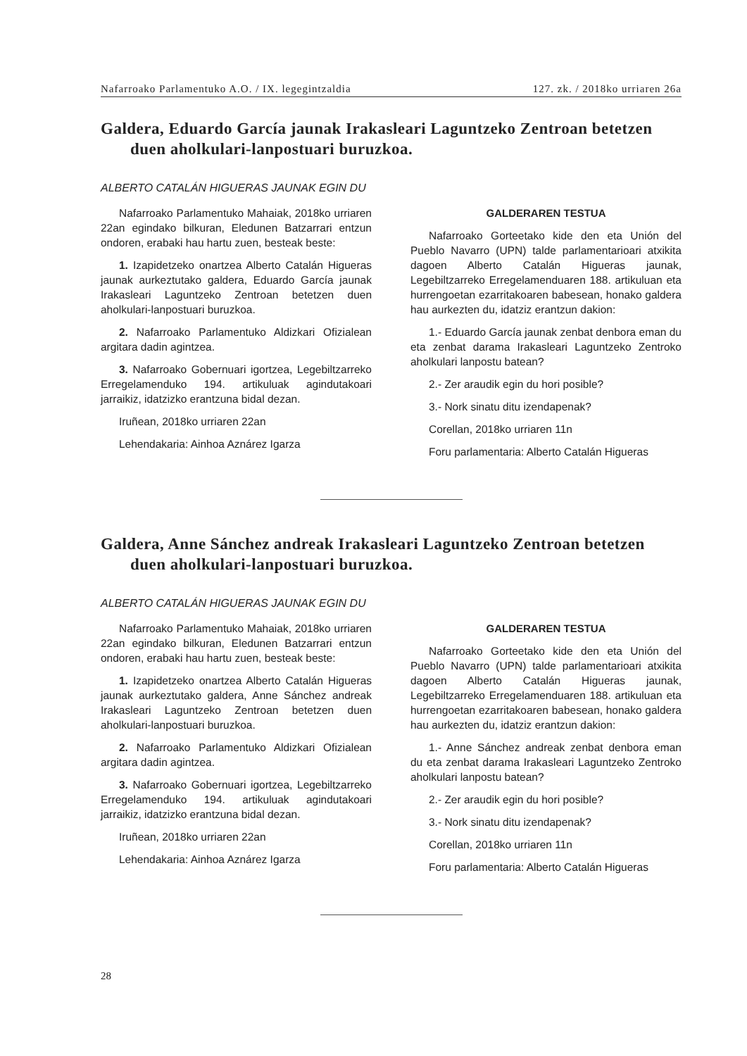Nafarroako Parlamentuko A.O. / IX. legegintzaldia 127. zk. / 2018ko urriaren 26a
Galdera, Eduardo García jaunak Irakasleari Laguntzeko Zentroan betetzen duen aholkulari-lanpostuari buruzkoa.
ALBERTO CATALÁN HIGUERAS JAUNAK EGIN DU
Nafarroako Parlamentuko Mahaiak, 2018ko urriaren 22an egindako bilkuran, Eledunen Batzarrari entzun ondoren, erabaki hau hartu zuen, besteak beste:
1. Izapidetzeko onartzea Alberto Catalán Higueras jaunak aurkeztutako galdera, Eduardo García jaunak Irakasleari Laguntzeko Zentroan betetzen duen aholkulari-lanpostuari buruzkoa.
2. Nafarroako Parlamentuko Aldizkari Ofizialean argitara dadin agintzea.
3. Nafarroako Gobernuari igortzea, Legebiltzarreko Erregelamenduko 194. artikuluak agindutakoari jarraikiz, idatzizko erantzuna bidal dezan.
Iruñean, 2018ko urriaren 22an
Lehendakaria: Ainhoa Aznárez Igarza
GALDERAREN TESTUA
Nafarroako Gorteetako kide den eta Unión del Pueblo Navarro (UPN) talde parlamentarioari atxikita dagoen Alberto Catalán Higueras jaunak, Legebiltzarreko Erregelamenduaren 188. artikuluan eta hurrengoetan ezarritakoaren babesean, honako galdera hau aurkezten du, idatziz erantzun dakion:
1.- Eduardo García jaunak zenbat denbora eman du eta zenbat darama Irakasleari Laguntzeko Zentroko aholkulari lanpostu batean?
2.- Zer araudik egin du hori posible?
3.- Nork sinatu ditu izendapenak?
Corellan, 2018ko urriaren 11n
Foru parlamentaria: Alberto Catalán Higueras
Galdera, Anne Sánchez andreak Irakasleari Laguntzeko Zentroan betetzen duen aholkulari-lanpostuari buruzkoa.
ALBERTO CATALÁN HIGUERAS JAUNAK EGIN DU
Nafarroako Parlamentuko Mahaiak, 2018ko urriaren 22an egindako bilkuran, Eledunen Batzarrari entzun ondoren, erabaki hau hartu zuen, besteak beste:
1. Izapidetzeko onartzea Alberto Catalán Higueras jaunak aurkeztutako galdera, Anne Sánchez andreak Irakasleari Laguntzeko Zentroan betetzen duen aholkulari-lanpostuari buruzkoa.
2. Nafarroako Parlamentuko Aldizkari Ofizialean argitara dadin agintzea.
3. Nafarroako Gobernuari igortzea, Legebiltzarreko Erregelamenduko 194. artikuluak agindutakoari jarraikiz, idatzizko erantzuna bidal dezan.
Iruñean, 2018ko urriaren 22an
Lehendakaria: Ainhoa Aznárez Igarza
GALDERAREN TESTUA
Nafarroako Gorteetako kide den eta Unión del Pueblo Navarro (UPN) talde parlamentarioari atxikita dagoen Alberto Catalán Higueras jaunak, Legebiltzarreko Erregelamenduaren 188. artikuluan eta hurrengoetan ezarritakoaren babesean, honako galdera hau aurkezten du, idatziz erantzun dakion:
1.- Anne Sánchez andreak zenbat denbora eman du eta zenbat darama Irakasleari Laguntzeko Zentroko aholkulari lanpostu batean?
2.- Zer araudik egin du hori posible?
3.- Nork sinatu ditu izendapenak?
Corellan, 2018ko urriaren 11n
Foru parlamentaria: Alberto Catalán Higueras
28